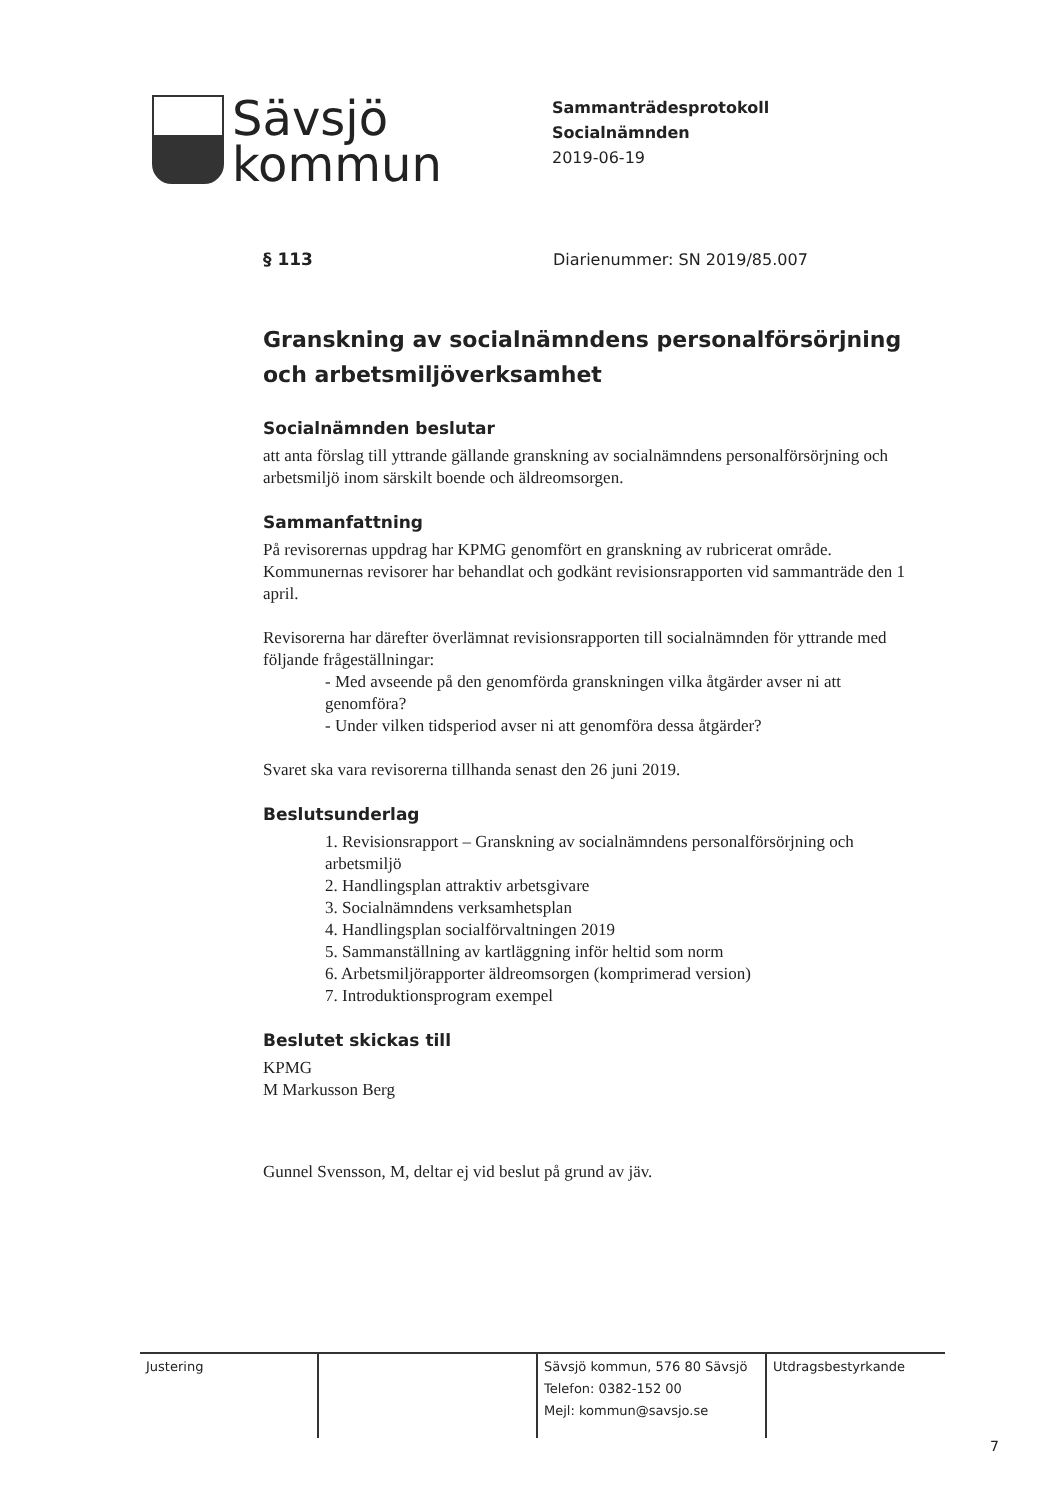Sävsjö
kommun
Sammanträdesprotokoll
Socialnämnden
2019-06-19
§ 113 Diarienummer: SN 2019/85.007
Granskning av socialnämndens personalförsörjning och arbetsmiljöverksamhet
Socialnämnden beslutar
att anta förslag till yttrande gällande granskning av socialnämndens personalförsörjning och arbetsmiljö inom särskilt boende och äldreomsorgen.
Sammanfattning
På revisorernas uppdrag har KPMG genomfört en granskning av rubricerat område. Kommunernas revisorer har behandlat och godkänt revisionsrapporten vid sammanträde den 1 april.
Revisorerna har därefter överlämnat revisionsrapporten till socialnämnden för yttrande med följande frågeställningar:
- Med avseende på den genomförda granskningen vilka åtgärder avser ni att genomföra?
- Under vilken tidsperiod avser ni att genomföra dessa åtgärder?
Svaret ska vara revisorerna tillhanda senast den 26 juni 2019.
Beslutsunderlag
1. Revisionsrapport – Granskning av socialnämndens personalförsörjning och arbetsmiljö
2. Handlingsplan attraktiv arbetsgivare
3. Socialnämndens verksamhetsplan
4. Handlingsplan socialförvaltningen 2019
5. Sammanställning av kartläggning inför heltid som norm
6. Arbetsmiljörapporter äldreomsorgen (komprimerad version)
7. Introduktionsprogram exempel
Beslutet skickas till
KPMG
M Markusson Berg
Gunnel Svensson, M, deltar ej vid beslut på grund av jäv.
| Justering | | Sävsjö kommun, 576 80 Sävsjö Telefon: 0382-152 00 Mejl: kommun@savsjo.se | Utdragsbestyrkande |
7